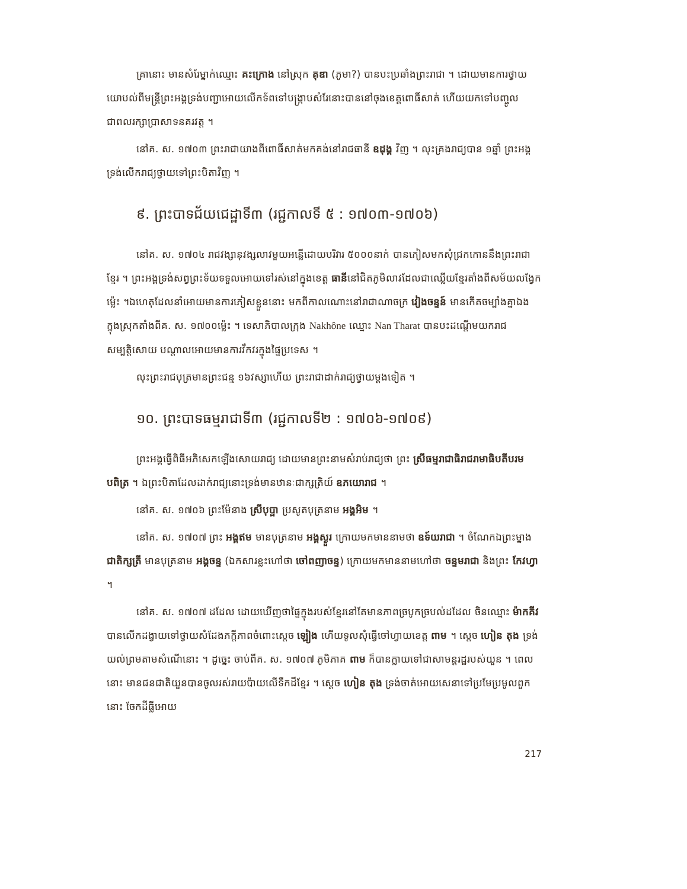គ្រានោះ មានសំរែម្នាក់ឈ្មោះ គះក្រោង នៅស្រុក គុឌា (ភូមា?) បានបះប្រឆាំងព្រះរាជា ។ ដោយមានការថ្វាយយោបល់ពីមន្ត្រីព្រះអង្គទ្រង់បញ្ជាអោយលើកទ័ពទៅបង្ក្រាបសំរែនោះបាននៅចុងខេត្តពោធិ៍សាត់ ហើយយកទៅបញ្ចូលជាពលរក្សាប្រាសាទនគរវត្ត ។
នៅគ. ស. ១៧០៣ ព្រះរាជាយាងពីពោធិ៍សាត់មកគង់នៅរាជធានី ឧដុង្គ វិញ ។ លុះគ្រងរាជ្យបាន ១ឆ្នាំ ព្រះអង្គទ្រង់លើករាជ្យថ្វាយទៅព្រះបិតាវិញ ។
៩. ព្រះបាទជ័យជេដ្ឋាទី៣ (រជ្ជកាលទី ៥ : ១៧០៣-១៧០៦)
នៅគ. ស. ១៧០៤ រាជវង្សានុវង្សលាវមួយអន្លើដោយបរិវារ ៥០០០នាក់ បានភៀសមកសុំជ្រកកោននឹងព្រះរាជាខ្មែរ ។ ព្រះអង្គទ្រង់សព្វព្រះទ័យទទួលអោយទៅរស់នៅក្នុងខេត្ត ធានីនៅជិតភូមិលាវដែលជាឈ្លើយខ្មែរតាំងពីសម័យលង្វែកម្ល៉េះ ។ឯហេតុដែលនាំអោយមានការភៀសខ្លួននោះ មកពីកាលណោះនៅរាជាណាចក្រ វៀងចន្ទន៍ មានកើតចម្បាំងគ្នាឯងក្នុងស្រុកតាំងពីគ. ស. ១៧០០ម្ល៉េះ ។ ទេសាភិបាលក្រុង Nakhône ឈ្មោះ Nan Tharat បានបះដណ្តើមយករាជសម្បត្តិសោយ បណ្តាលអោយមានការវឹកវរក្នុងផ្ទៃប្រទេស ។
លុះព្រះរាជបុត្រមានព្រះជន្ម ១៦វស្សាហើយ ព្រះរាជាដាក់រាជ្យថ្វាយម្តងទៀត ។
១០. ព្រះបាទធម្មរាជាទី៣ (រជ្ជកាលទី២ : ១៧០៦-១៧០៩)
ព្រះអង្គធ្វើពិធីអភិសេកឡើងសោយរាជ្យ ដោយមានព្រះនាមសំរាប់រាជ្យថា ព្រះ ស្រីធម្មរាជាធិរាជរាមាធិបតីបរមបពិត្រ ។ ឯព្រះបិតាដែលដាក់រាជ្យនោះទ្រង់មានឋានៈជាក្សត្រិយ៍ ឧភយោរាជ ។
នៅគ. ស. ១៧០៦ ព្រះម៉ែនាង ស្រីបុប្ផា ប្រសូតបុត្រនាម អង្គអិម ។
នៅគ. ស. ១៧០៧ ព្រះ អង្គឥម មានបុត្រនាម អង្គស្ងួរ ក្រោយមកមាននាមថា ឧទ៍យរាជា ។ ចំណែកឯព្រះម្នាង ជាតិក្សត្រី មានបុត្រនាម អង្គចន្ទ (ឯកសារខ្លះហៅថា ចៅពញាចន្ទ) ក្រោយមកមាននាមហៅថា ចន្ទមរាជា និងព្រះ កែវហ្វា ។
នៅគ. ស. ១៧០៧ ដដែល ដោយឃើញថាផ្ទៃក្នុងរបស់ខ្មែរនៅតែមានភាពច្របូកច្របល់ដដែល ចិនឈ្មោះ ម៉ាកគីវ បានលើកដង្វាយទៅថ្វាយសំដែងភក្តីភាពចំពោះស្តេច ឡៀង ហើយទូលសុំធ្វើចៅហ្វាយខេត្ត ពាម ។ ស្តេច ហៀន តុង ទ្រង់យល់ព្រមតាមសំណើនោះ ។ ដូច្នេះ ចាប់ពីគ. ស. ១៧០៧ ភូមិភាគ ពាម ក៏បានក្លាយទៅជាសាមន្តរដ្ឋរបស់យួន ។ ពេលនោះ មានជនជាតិយួនបានចូលរស់រាយប៉ាយលើទឹកដីខ្មែរ ។ ស្តេច ហៀន តុង ទ្រង់ចាត់អោយសេនាទៅប្រមែប្រមូលពួកនោះ ចែកដីធ្លីអោយ
217